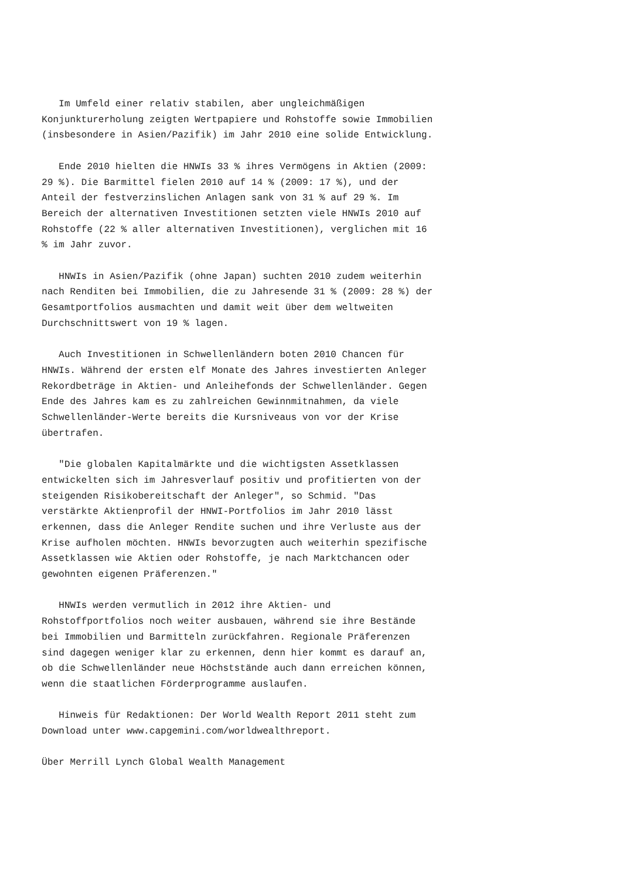Im Umfeld einer relativ stabilen, aber ungleichmäßigen Konjunkturerholung zeigten Wertpapiere und Rohstoffe sowie Immobilien (insbesondere in Asien/Pazifik) im Jahr 2010 eine solide Entwicklung.
Ende 2010 hielten die HNWIs 33 % ihres Vermögens in Aktien (2009: 29 %). Die Barmittel fielen 2010 auf 14 % (2009: 17 %), und der Anteil der festverzinslichen Anlagen sank von 31 % auf 29 %. Im Bereich der alternativen Investitionen setzten viele HNWIs 2010 auf Rohstoffe (22 % aller alternativen Investitionen), verglichen mit 16 % im Jahr zuvor.
HNWIs in Asien/Pazifik (ohne Japan) suchten 2010 zudem weiterhin nach Renditen bei Immobilien, die zu Jahresende 31 % (2009: 28 %) der Gesamtportfolios ausmachten und damit weit über dem weltweiten Durchschnittswert von 19 % lagen.
Auch Investitionen in Schwellenländern boten 2010 Chancen für HNWIs. Während der ersten elf Monate des Jahres investierten Anleger Rekordbeträge in Aktien- und Anleihefonds der Schwellenländer. Gegen Ende des Jahres kam es zu zahlreichen Gewinnmitnahmen, da viele Schwellenländer-Werte bereits die Kursniveaus von vor der Krise übertrafen.
"Die globalen Kapitalmärkte und die wichtigsten Assetklassen entwickelten sich im Jahresverlauf positiv und profitierten von der steigenden Risikobereitschaft der Anleger", so Schmid. "Das verstärkte Aktienprofil der HNWI-Portfolios im Jahr 2010 lässt erkennen, dass die Anleger Rendite suchen und ihre Verluste aus der Krise aufholen möchten. HNWIs bevorzugten auch weiterhin spezifische Assetklassen wie Aktien oder Rohstoffe, je nach Marktchancen oder gewohnten eigenen Präferenzen."
HNWIs werden vermutlich in 2012 ihre Aktien- und Rohstoffportfolios noch weiter ausbauen, während sie ihre Bestände bei Immobilien und Barmitteln zurückfahren. Regionale Präferenzen sind dagegen weniger klar zu erkennen, denn hier kommt es darauf an, ob die Schwellenländer neue Höchststände auch dann erreichen können, wenn die staatlichen Förderprogramme auslaufen.
Hinweis für Redaktionen: Der World Wealth Report 2011 steht zum Download unter www.capgemini.com/worldwealthreport.
Über Merrill Lynch Global Wealth Management